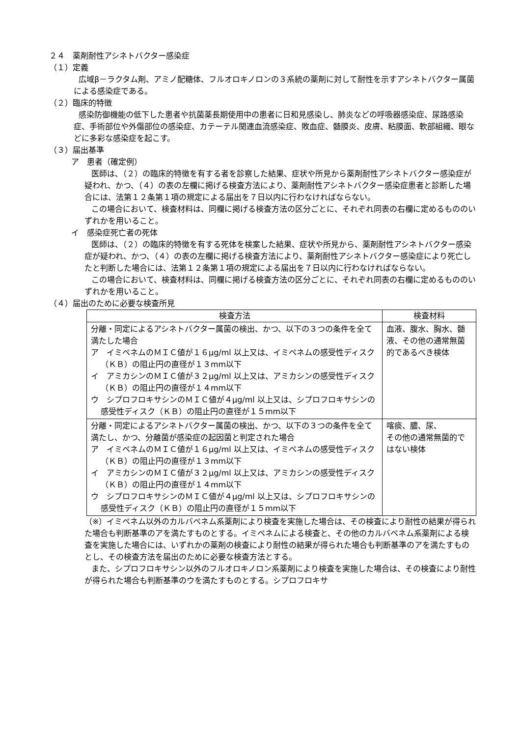２４　薬剤耐性アシネトバクター感染症
（１）定義
広域β－ラクタム剤、アミノ配糖体、フルオロキノロンの３系統の薬剤に対して耐性を示すアシネトバクター属菌による感染症である。
（２）臨床的特徴
感染防御機能の低下した患者や抗菌薬長期使用中の患者に日和見感染し、肺炎などの呼吸器感染症、尿路感染症、手術部位や外傷部位の感染症、カテーテル関連血流感染症、敗血症、髄膜炎、皮膚、粘膜面、軟部組織、眼などに多彩な感染症を起こす。
（３）届出基準
ア　患者（確定例）
医師は、（２）の臨床的特徴を有する者を診察した結果、症状や所見から薬剤耐性アシネトバクター感染症が疑われ、かつ、（４）の表の左欄に掲げる検査方法により、薬剤耐性アシネトバクター感染症患者と診断した場合には、法第１２条第１項の規定による届出を７日以内に行わなければならない。
この場合において、検査材料は、同欄に掲げる検査方法の区分ごとに、それぞれ同表の右欄に定めるもののいずれかを用いること。
イ　感染症死亡者の死体
医師は、（２）の臨床的特徴を有する死体を検案した結果、症状や所見から、薬剤耐性アシネトバクター感染症が疑われ、かつ、（４）の表の左欄に掲げる検査方法により、薬剤耐性アシネトバクター感染症により死亡したと判断した場合には、法第１２条第１項の規定による届出を７日以内に行わなければならない。
この場合において、検査材料は、同欄に掲げる検査方法の区分ごとに、それぞれ同表の右欄に定めるもののいずれかを用いること。
（４）届出のために必要な検査所見
| 検査方法 | 検査材料 |
| --- | --- |
| 分離・同定によるアシネトバクター属菌の検出、かつ、以下の３つの条件を全て満たした場合 ア イミペネムのＭＩＣ値が１６μg/ml 以上又は、イミペネムの感受性ディスク（ＫＢ）の阻止円の直径が１３mm以下 イ アミカシンのＭＩＣ値が３２μg/ml 以上又は、アミカシンの感受性ディスク（ＫＢ）の阻止円の直径が１４mm以下 ウ シプロフロキサシンのＭＩＣ値が４μg/ml 以上又は、シプロフロキサシンの感受性ディスク（ＫＢ）の阻止円の直径が１５mm以下 | 血液、腹水、胸水、髄液、その他の通常無菌的であるべき検体 |
| 分離・同定によるアシネトバクター属菌の検出、かつ、以下の３つの条件を全て満たし、かつ、分離菌が感染症の起因菌と判定された場合 ア イミペネムのＭＩＣ値が１６μg/ml 以上又は、イミペネムの感受性ディスク（ＫＢ）の阻止円の直径が１３mm以下 イ アミカシンのＭＩＣ値が３２μg/ml 以上又は、アミカシンの感受性ディスク（ＫＢ）の阻止円の直径が１４mm以下 ウ シプロフロキサシンのＭＩＣ値が４μg/ml 以上又は、シプロフロキサシンの感受性ディスク（ＫＢ）の阻止円の直径が１５mm以下 | 喀痰、膿、尿、 その他の通常無菌的ではない検体 |
（※）イミペネム以外のカルバペネム系薬剤により検査を実施した場合は、その検査により耐性の結果が得られた場合も判断基準のアを満たすものとする。イミペネムによる検査と、その他のカルバペネム系薬剤による検査を実施した場合には、いずれかの薬剤の検査により耐性の結果が得られた場合も判断基準のアを満たすものとし、その検査方法を届出のために必要な検査方法とする。
また、シプロフロキサシン以外のフルオロキノロン系薬剤により検査を実施した場合は、その検査により耐性が得られた場合も判断基準のウを満たすものとする。シプロフロキサ